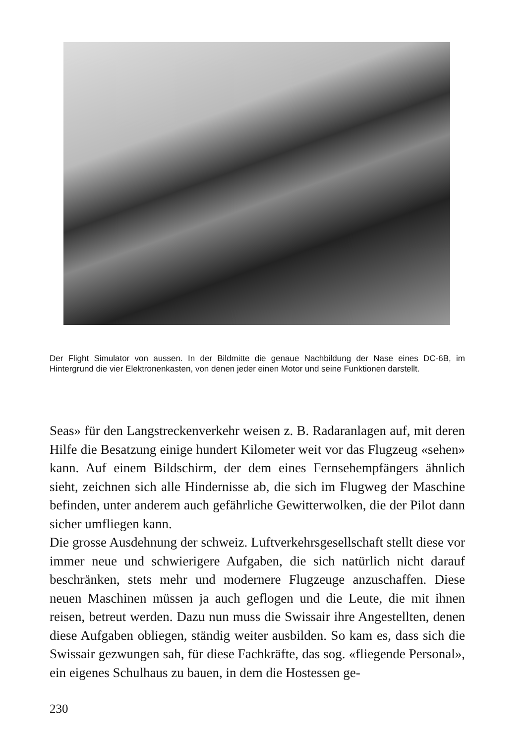Der Flight Simulator von aussen. In der Bildmitte die genaue Nachbildung der Nase eines DC-6B, im Hintergrund die vier Elektronenkasten, von denen jeder einen Motor und seine Funktionen darstellt.
Seas» für den Langstreckenverkehr weisen z. B. Radaranlagen auf, mit deren Hilfe die Besatzung einige hundert Kilometer weit vor das Flugzeug «sehen» kann. Auf einem Bildschirm, der dem eines Fernsehempfängers ähnlich sieht, zeichnen sich alle Hindernisse ab, die sich im Flugweg der Maschine befinden, unter anderem auch gefährliche Gewitterwolken, die der Pilot dann sicher umfliegen kann.
Die grosse Ausdehnung der schweiz. Luftverkehrsgesellschaft stellt diese vor immer neue und schwierigere Aufgaben, die sich natürlich nicht darauf beschränken, stets mehr und modernere Flugzeuge anzuschaffen. Diese neuen Maschinen müssen ja auch geflogen und die Leute, die mit ihnen reisen, betreut werden. Dazu nun muss die Swissair ihre Angestellten, denen diese Aufgaben obliegen, ständig weiter ausbilden. So kam es, dass sich die Swissair gezwungen sah, für diese Fachkräfte, das sog. «fliegende Personal», ein eigenes Schulhaus zu bauen, in dem die Hostessen ge-
230